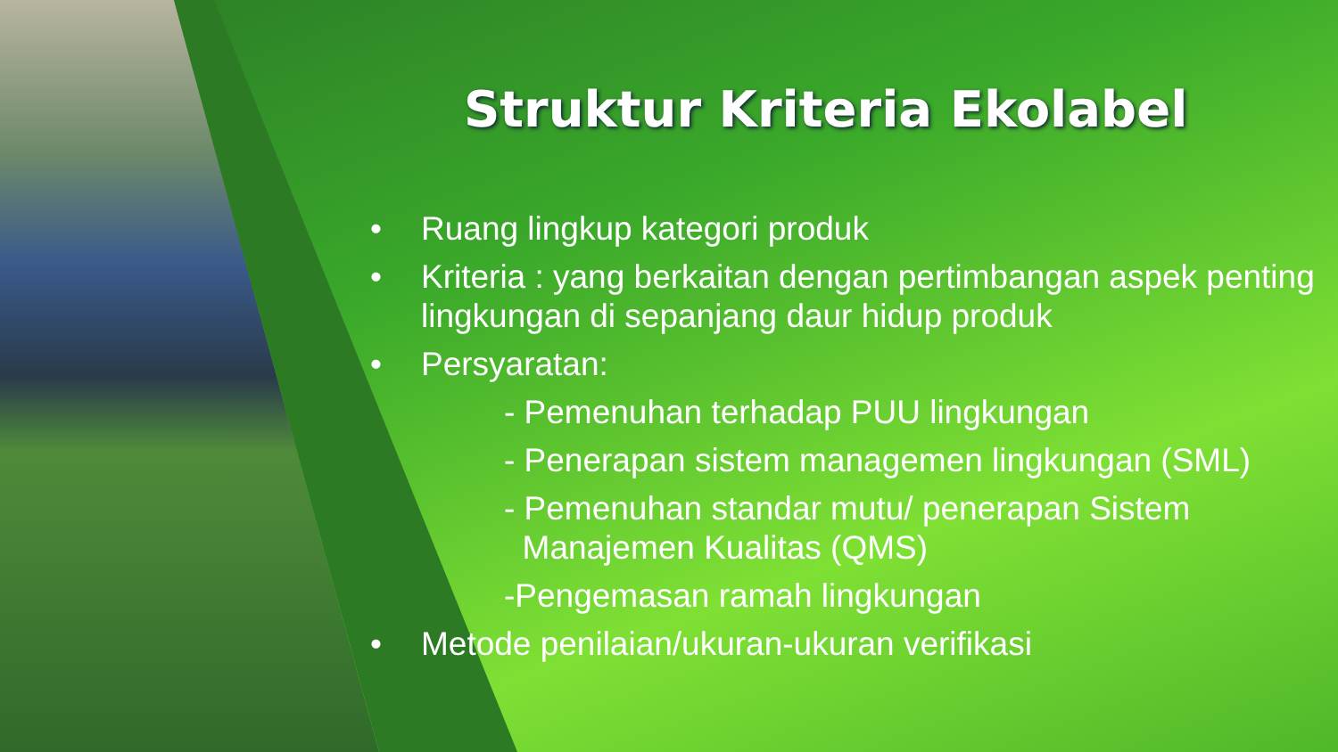Struktur Kriteria Ekolabel
• Ruang lingkup kategori produk
• Kriteria : yang berkaitan dengan pertimbangan aspek penting lingkungan di sepanjang daur hidup produk
• Persyaratan:
- Pemenuhan terhadap PUU lingkungan
- Penerapan sistem managemen lingkungan (SML)
- Pemenuhan standar mutu/ penerapan Sistem
Manajemen Kualitas (QMS)
-Pengemasan ramah lingkungan
• Metode penilaian/ukuran-ukuran verifikasi